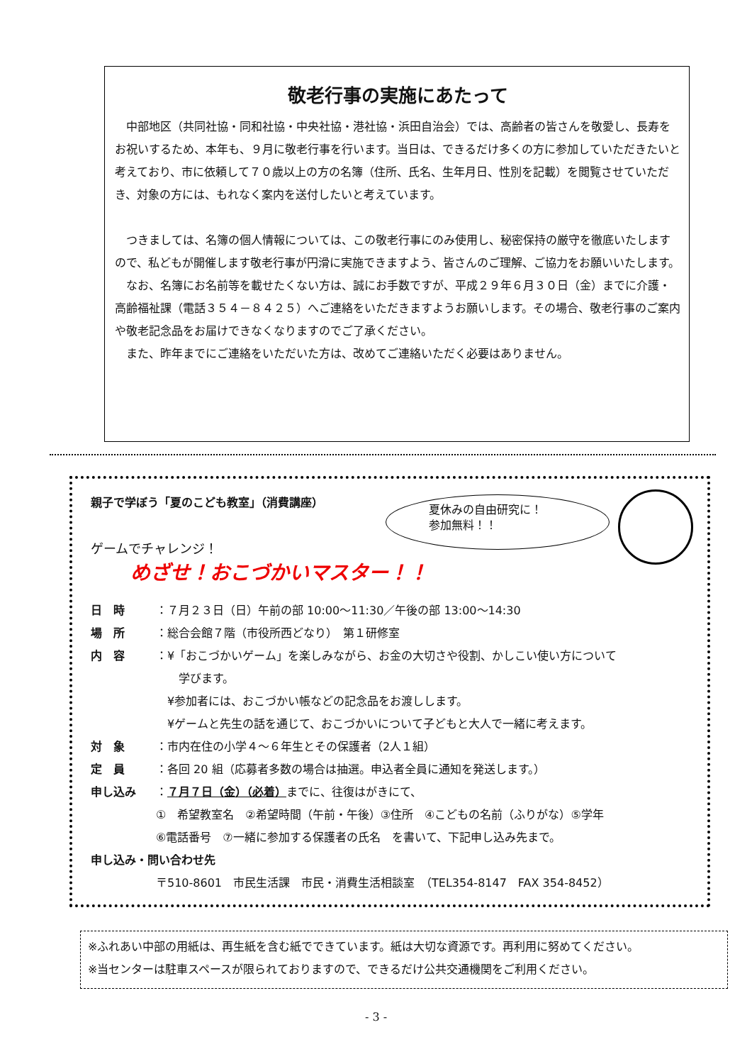敬老行事の実施にあたって
　中部地区（共同社協・同和社協・中央社協・港社協・浜田自治会）では、高齢者の皆さんを敬愛し、長寿をお祝いするため、本年も、９月に敬老行事を行います。当日は、できるだけ多くの方に参加していただきたいと考えており、市に依頼して７０歳以上の方の名簿（住所、氏名、生年月日、性別を記載）を閲覧させていただき、対象の方には、もれなく案内を送付したいと考えています。
　つきましては、名簿の個人情報については、この敬老行事にのみ使用し、秘密保持の厳守を徹底いたしますので、私どもが開催します敬老行事が円滑に実施できますよう、皆さんのご理解、ご協力をお願いいたします。
　なお、名簿にお名前等を載せたくない方は、誠にお手数ですが、平成２９年６月３０日（金）までに介護・高齢福祉課（電話３５４－８４２５）へご連絡をいただきますようお願いします。その場合、敬老行事のご案内や敬老記念品をお届けできなくなりますのでご了承ください。
　また、昨年までにご連絡をいただいた方は、改めてご連絡いただく必要はありません。
夏休みの自由研究に！
参加無料！！
親子で学ぼう「夏のこども教室」（消費講座）
ゲームでチャレンジ！
めざせ！おこづかいマスター！！
日　時 ：７月２３日（日）午前の部 10:00～11:30／午後の部 13:00～14:30
場　所 ：総合会館７階（市役所西どなり）　第１研修室
内　容 ：¥「おこづかいゲーム」を楽しみながら、お金の大切さや役割、かしこい使い方について
　　学びます。
　¥参加者には、おこづかい帳などの記念品をお渡しします。
　¥ゲームと先生の話を通じて、おこづかいについて子どもと大人で一緒に考えます。
対　象 ：市内在住の小学４～６年生とその保護者（2人１組）
定　員 ：各回 20 組（応募者多数の場合は抽選。申込者全員に通知を発送します。）
申し込み ：７月７日（金）（必着）までに、往復はがきにて、
①　希望教室名　②希望時間（午前・午後）③住所　④こどもの名前（ふりがな）⑤学年
⑥電話番号　⑦一緒に参加する保護者の氏名　を書いて、下記申し込み先まで。
申し込み・問い合わせ先
〒510-8601　市民生活課　市民・消費生活相談室　（TEL354-8147　FAX 354-8452）
※ふれあい中部の用紙は、再生紙を含む紙でできています。紙は大切な資源です。再利用に努めてください。
※当センターは駐車スペースが限られておりますので、できるだけ公共交通機関をご利用ください。
- 3 -